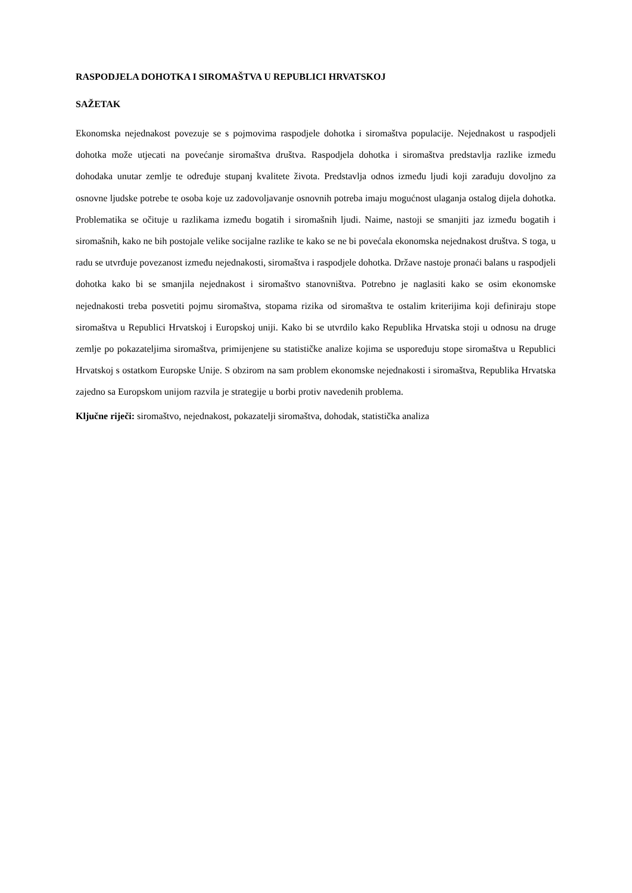RASPODJELA DOHOTKA I SIROMAŠTVA U REPUBLICI HRVATSKOJ
SAŽETAK
Ekonomska nejednakost povezuje se s pojmovima raspodjele dohotka i siromaštva populacije. Nejednakost u raspodjeli dohotka može utjecati na povećanje siromaštva društva. Raspodjela dohotka i siromaštva predstavlja razlike između dohodaka unutar zemlje te određuje stupanj kvalitete života. Predstavlja odnos između ljudi koji zarađuju dovoljno za osnovne ljudske potrebe te osoba koje uz zadovoljavanje osnovnih potreba imaju mogućnost ulaganja ostalog dijela dohotka. Problematika se očituje u razlikama između bogatih i siromašnih ljudi. Naime, nastoji se smanjiti jaz između bogatih i siromašnih, kako ne bih postojale velike socijalne razlike te kako se ne bi povećala ekonomska nejednakost društva. S toga, u radu se utvrđuje povezanost između nejednakosti, siromaštva i raspodjele dohotka. Države nastoje pronaći balans u raspodjeli dohotka kako bi se smanjila nejednakost i siromaštvo stanovništva. Potrebno je naglasiti kako se osim ekonomske nejednakosti treba posvetiti pojmu siromaštva, stopama rizika od siromaštva te ostalim kriterijima koji definiraju stope siromaštva u Republici Hrvatskoj i Europskoj uniji. Kako bi se utvrdilo kako Republika Hrvatska stoji u odnosu na druge zemlje po pokazateljima siromaštva, primijenjene su statističke analize kojima se uspoređuju stope siromaštva u Republici Hrvatskoj s ostatkom Europske Unije. S obzirom na sam problem ekonomske nejednakosti i siromaštva, Republika Hrvatska zajedno sa Europskom unijom razvila je strategije u borbi protiv navedenih problema.
Ključne riječi: siromaštvo, nejednakost, pokazatelji siromaštva, dohodak, statistička analiza